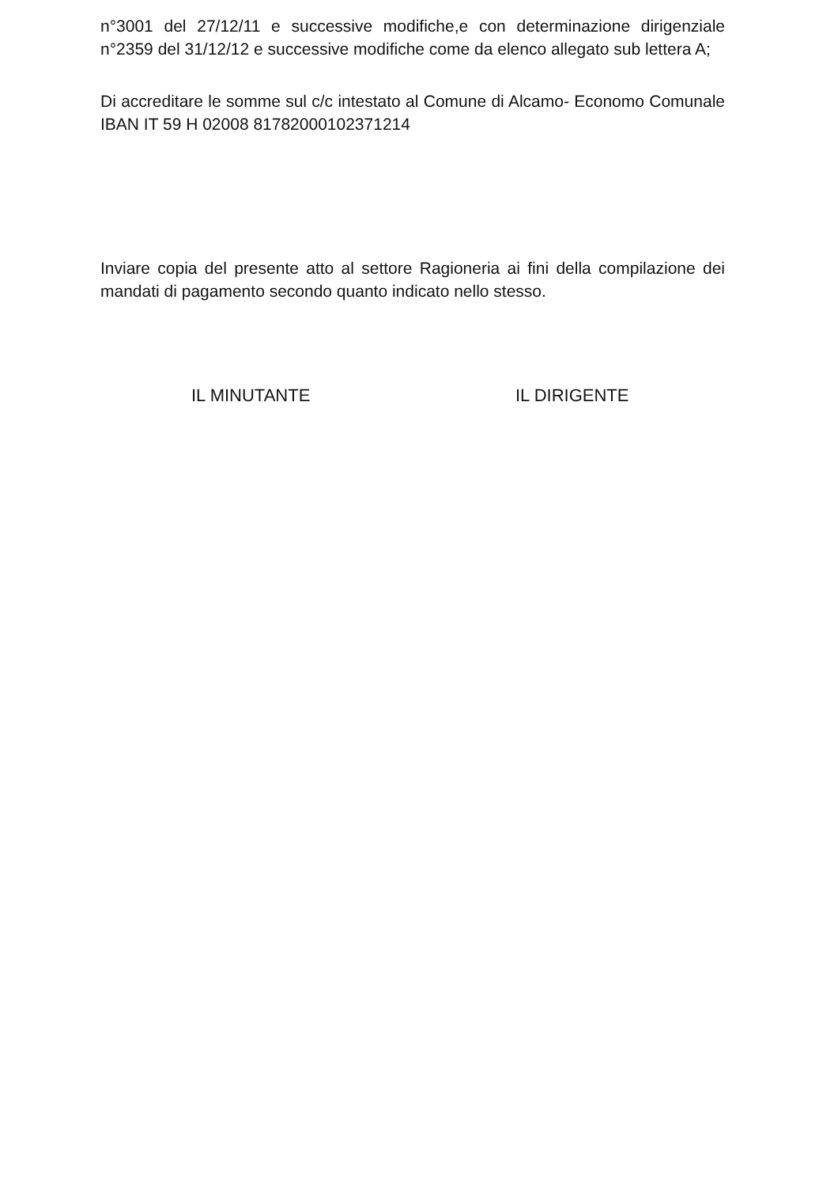n°3001 del 27/12/11 e successive modifiche,e con determinazione dirigenziale n°2359 del 31/12/12 e successive modifiche come da elenco allegato sub lettera A;
Di accreditare le somme sul c/c intestato al Comune di Alcamo- Economo Comunale IBAN IT 59 H 02008 81782000102371214
Inviare copia del presente atto al settore Ragioneria ai fini della compilazione dei mandati di pagamento secondo quanto indicato nello stesso.
IL MINUTANTE IL DIRIGENTE